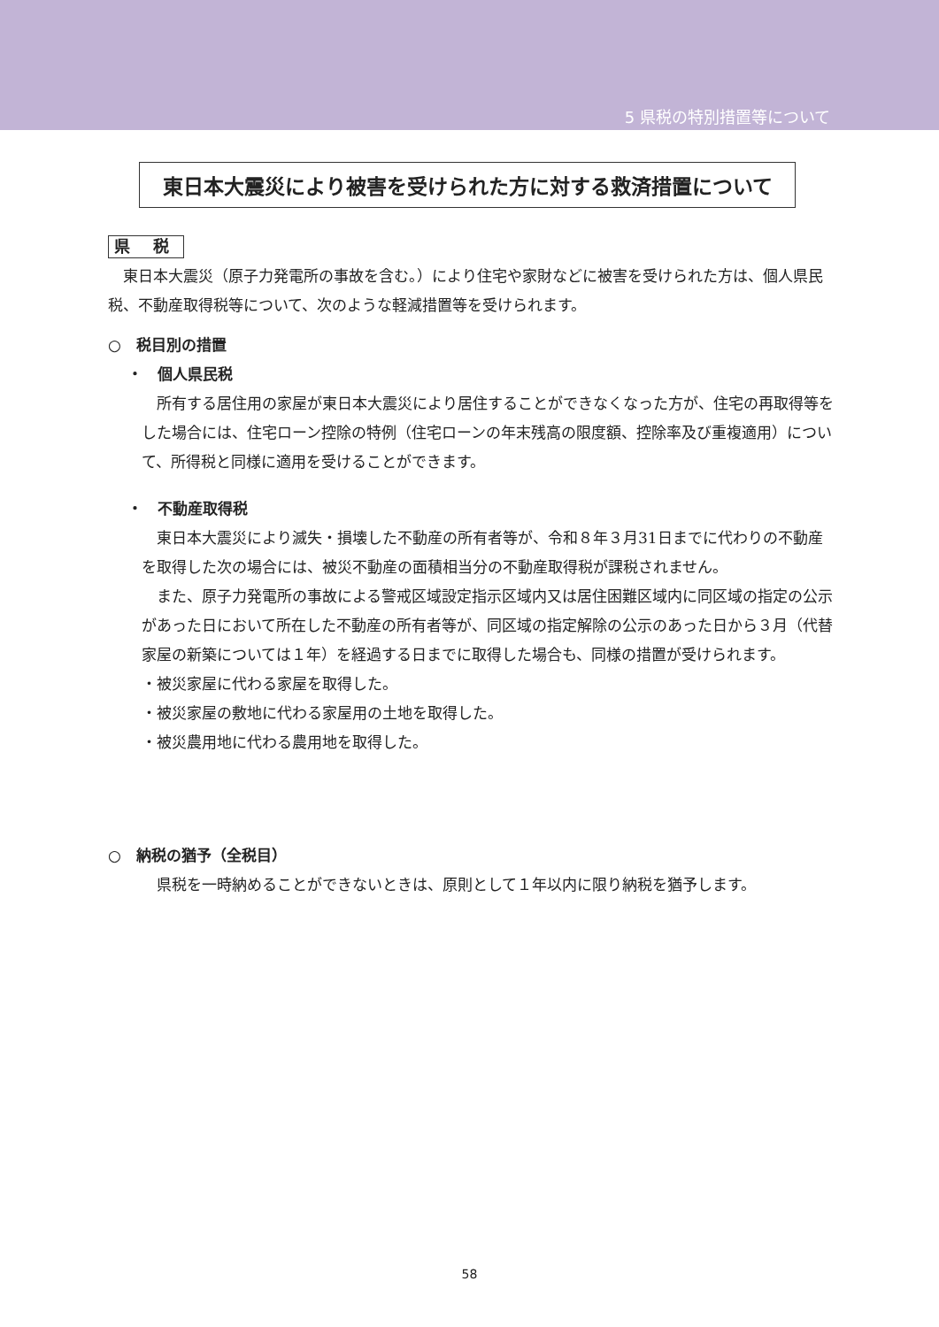5 県税の特別措置等について
東日本大震災により被害を受けられた方に対する救済措置について
県 税
　東日本大震災（原子力発電所の事故を含む。）により住宅や家財などに被害を受けられた方は、個人県民税、不動産取得税等について、次のような軽減措置等を受けられます。
○　税目別の措置
・　個人県民税
　所有する居住用の家屋が東日本大震災により居住することができなくなった方が、住宅の再取得等をした場合には、住宅ローン控除の特例（住宅ローンの年末残高の限度額、控除率及び重複適用）について、所得税と同様に適用を受けることができます。
・　不動産取得税
　東日本大震災により滅失・損壊した不動産の所有者等が、令和８年３月31日までに代わりの不動産を取得した次の場合には、被災不動産の面積相当分の不動産取得税が課税されません。
　また、原子力発電所の事故による警戒区域設定指示区域内又は居住困難区域内に同区域の指定の公示があった日において所在した不動産の所有者等が、同区域の指定解除の公示のあった日から３月（代替家屋の新築については１年）を経過する日までに取得した場合も、同様の措置が受けられます。
・被災家屋に代わる家屋を取得した。
・被災家屋の敷地に代わる家屋用の土地を取得した。
・被災農用地に代わる農用地を取得した。
○　納税の猶予（全税目）
　県税を一時納めることができないときは、原則として１年以内に限り納税を猶予します。
58